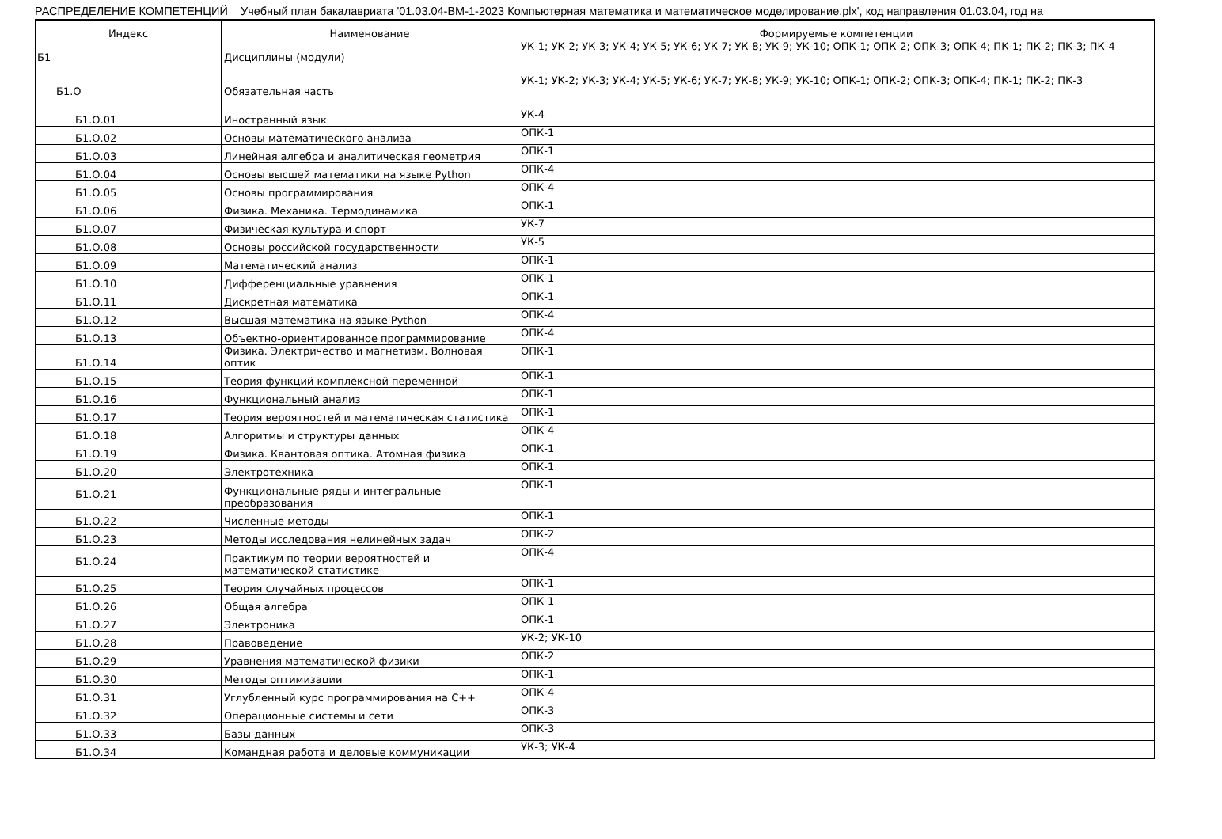РАСПРЕДЕЛЕНИЕ КОМПЕТЕНЦИЙ Учебный план бакалавриата '01.03.04-ВМ-1-2023 Компьютерная математика и математическое моделирование.plx', код направления 01.03.04, год на
| Индекс | Наименование | Формируемые компетенции |
| --- | --- | --- |
| Б1 | Дисциплины (модули) | УК-1; УК-2; УК-3; УК-4; УК-5; УК-6; УК-7; УК-8; УК-9; УК-10; ОПК-1; ОПК-2; ОПК-3; ОПК-4; ПК-1; ПК-2; ПК-3; ПК-4 |
| Б1.О | Обязательная часть | УК-1; УК-2; УК-3; УК-4; УК-5; УК-6; УК-7; УК-8; УК-9; УК-10; ОПК-1; ОПК-2; ОПК-3; ОПК-4; ПК-1; ПК-2; ПК-3 |
| Б1.О.01 | Иностранный язык | УК-4 |
| Б1.О.02 | Основы математического анализа | ОПК-1 |
| Б1.О.03 | Линейная алгебра и аналитическая геометрия | ОПК-1 |
| Б1.О.04 | Основы высшей математики на языке Python | ОПК-4 |
| Б1.О.05 | Основы программирования | ОПК-4 |
| Б1.О.06 | Физика. Механика. Термодинамика | ОПК-1 |
| Б1.О.07 | Физическая культура и спорт | УК-7 |
| Б1.О.08 | Основы российской государственности | УК-5 |
| Б1.О.09 | Математический анализ | ОПК-1 |
| Б1.О.10 | Дифференциальные уравнения | ОПК-1 |
| Б1.О.11 | Дискретная математика | ОПК-1 |
| Б1.О.12 | Высшая математика на языке Python | ОПК-4 |
| Б1.О.13 | Объектно-ориентированное программирование | ОПК-4 |
| Б1.О.14 | Физика. Электричество и магнетизм. Волновая оптик | ОПК-1 |
| Б1.О.15 | Теория функций комплексной переменной | ОПК-1 |
| Б1.О.16 | Функциональный анализ | ОПК-1 |
| Б1.О.17 | Теория вероятностей и математическая статистика | ОПК-1 |
| Б1.О.18 | Алгоритмы и структуры данных | ОПК-4 |
| Б1.О.19 | Физика. Квантовая оптика. Атомная физика | ОПК-1 |
| Б1.О.20 | Электротехника | ОПК-1 |
| Б1.О.21 | Функциональные ряды и интегральные преобразования | ОПК-1 |
| Б1.О.22 | Численные методы | ОПК-1 |
| Б1.О.23 | Методы исследования нелинейных задач | ОПК-2 |
| Б1.О.24 | Практикум по теории вероятностей и математической статистике | ОПК-4 |
| Б1.О.25 | Теория случайных процессов | ОПК-1 |
| Б1.О.26 | Общая алгебра | ОПК-1 |
| Б1.О.27 | Электроника | ОПК-1 |
| Б1.О.28 | Правоведение | УК-2; УК-10 |
| Б1.О.29 | Уравнения математической физики | ОПК-2 |
| Б1.О.30 | Методы оптимизации | ОПК-1 |
| Б1.О.31 | Углубленный курс программирования на C++ | ОПК-4 |
| Б1.О.32 | Операционные системы и сети | ОПК-3 |
| Б1.О.33 | Базы данных | ОПК-3 |
| Б1.О.34 | Командная работа и деловые коммуникации | УК-3; УК-4 |